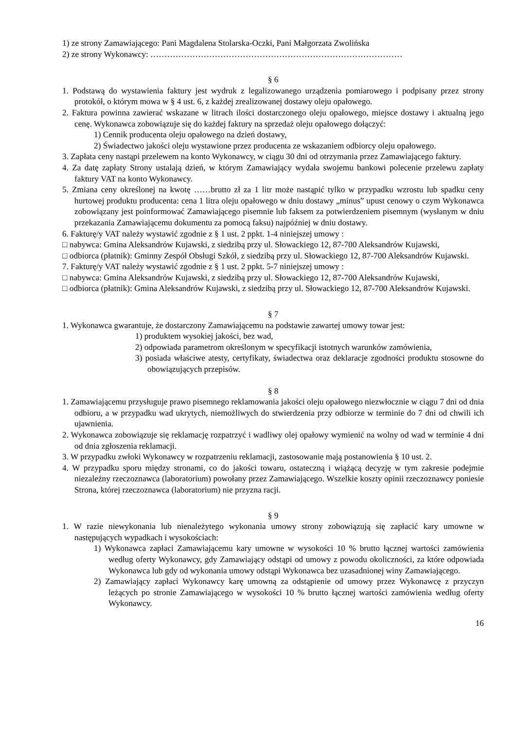1) ze strony Zamawiającego: Pani Magdalena Stolarska-Oczki, Pani Małgorzata Zwolińska
2) ze strony Wykonawcy: ………………………………………………………………………………
§ 6
1. Podstawą do wystawienia faktury jest wydruk z legalizowanego urządzenia pomiarowego i podpisany przez strony protokół, o którym mowa w § 4 ust. 6, z każdej zrealizowanej dostawy oleju opałowego.
2. Faktura powinna zawierać wskazane w litrach ilości dostarczonego oleju opałowego, miejsce dostawy i aktualną jego cenę. Wykonawca zobowiązuje się do każdej faktury na sprzedaż oleju opałowego dołączyć:
1) Cennik producenta oleju opałowego na dzień dostawy,
2) Świadectwo jakości oleju wystawione przez producenta ze wskazaniem odbiorcy oleju opałowego.
3. Zapłata ceny nastąpi przelewem na konto Wykonawcy, w ciągu 30 dni od otrzymania przez Zamawiającego faktury.
4. Za datę zapłaty Strony ustalają dzień, w którym Zamawiający wydała swojemu bankowi polecenie przelewu zapłaty faktury VAT na konto Wykonawcy.
5. Zmiana ceny określonej na kwotę ……brutto zł za 1 litr może nastąpić tylko w przypadku wzrostu lub spadku ceny hurtowej produktu producenta: cena 1 litra oleju opałowego w dniu dostawy „minus” upust cenowy o czym Wykonawca zobowiązany jest poinformować Zamawiającego pisemnie lub faksem za potwierdzeniem pisemnym (wysłanym w dniu przekazania Zamawiającemu dokumentu za pomocą faksu) najpóźniej w dniu dostawy.
6. Fakturę/y VAT należy wystawić zgodnie z § 1 ust. 2 ppkt. 1-4 niniejszej umowy :
□ nabywca: Gmina Aleksandrów Kujawski, z siedzibą przy ul. Słowackiego 12, 87-700 Aleksandrów Kujawski,
□ odbiorca (płatnik): Gminny Zespół Obsługi Szkół, z siedzibą przy ul. Słowackiego 12, 87-700 Aleksandrów Kujawski.
7. Fakturę/y VAT należy wystawić zgodnie z § 1 ust. 2 ppkt. 5-7 niniejszej umowy :
□ nabywca: Gmina Aleksandrów Kujawski, z siedzibą przy ul. Słowackiego 12, 87-700 Aleksandrów Kujawski,
□ odbiorca (płatnik): Gmina Aleksandrów Kujawski, z siedzibą przy ul. Słowackiego 12, 87-700 Aleksandrów Kujawski.
§ 7
1. Wykonawca gwarantuje, że dostarczony Zamawiającemu na podstawie zawartej umowy towar jest:
1) produktem wysokiej jakości, bez wad,
2) odpowiada parametrom określonym w specyfikacji istotnych warunków zamówienia,
3) posiada właściwe atesty, certyfikaty, świadectwa oraz deklaracje zgodności produktu stosowne do obowiązujących przepisów.
§ 8
1. Zamawiającemu przysługuje prawo pisemnego reklamowania jakości oleju opałowego niezwłocznie w ciągu 7 dni od dnia odbioru, a w przypadku wad ukrytych, niemożliwych do stwierdzenia przy odbiorze w terminie do 7 dni od chwili ich ujawnienia.
2. Wykonawca zobowiązuje się reklamację rozpatrzyć i wadliwy olej opałowy wymienić na wolny od wad w terminie 4 dni od dnia zgłoszenia reklamacji.
3. W przypadku zwłoki Wykonawcy w rozpatrzeniu reklamacji, zastosowanie mają postanowienia § 10 ust. 2.
4. W przypadku sporu między stronami, co do jakości towaru, ostateczną i wiążącą decyzję w tym zakresie podejmie niezależny rzeczoznawca (laboratorium) powołany przez Zamawiającego. Wszelkie koszty opinii rzeczoznawcy poniesie Strona, której rzeczoznawca (laboratorium) nie przyzna racji.
§ 9
1. W razie niewykonania lub nienależytego wykonania umowy strony zobowiązują się zapłacić kary umowne w następujących wypadkach i wysokościach:
1) Wykonawca zapłaci Zamawiającemu kary umowne w wysokości 10 % brutto łącznej wartości zamówienia według oferty Wykonawcy, gdy Zamawiający odstąpi od umowy z powodu okoliczności, za które odpowiada Wykonawca lub gdy od wykonania umowy odstąpi Wykonawca bez uzasadnionej winy Zamawiającego.
2) Zamawiający zapłaci Wykonawcy karę umowną za odstąpienie od umowy przez Wykonawcę z przyczyn leżących po stronie Zamawiającego w wysokości 10 % brutto łącznej wartości zamówienia według oferty Wykonawcy.
16